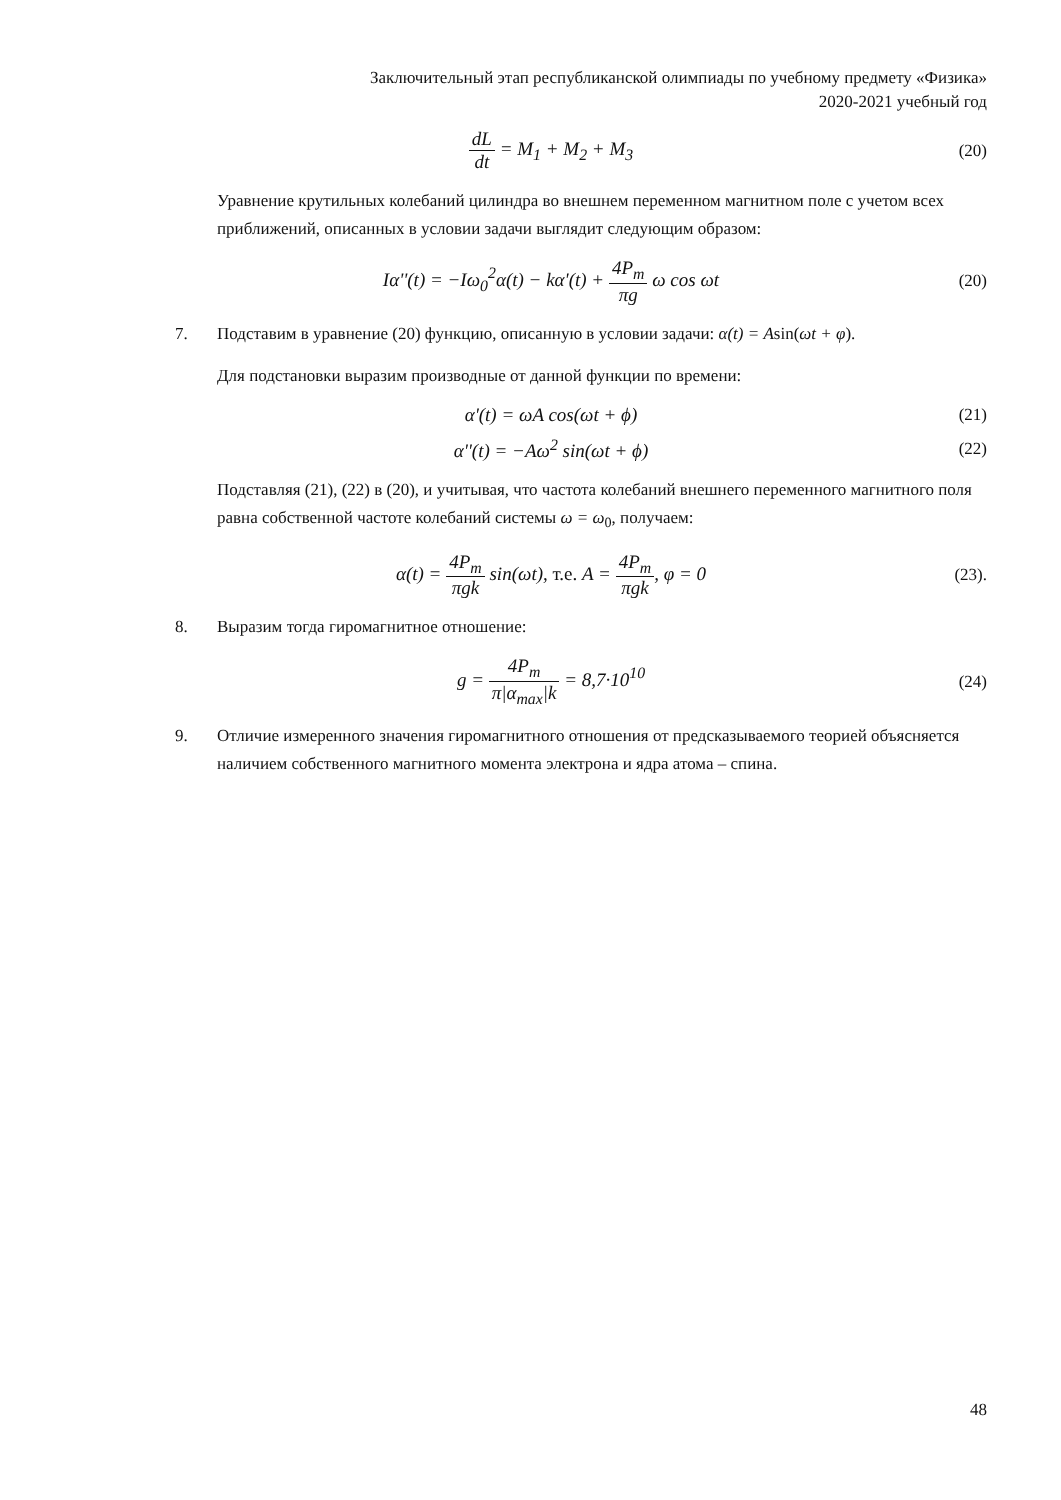Заключительный этап республиканской олимпиады по учебному предмету «Физика»
2020-2021 учебный год
dL dt = M<sub>1</sub> + M<sub>2</sub> + M<sub>3</sub> (20)
Уравнение крутильных колебаний цилиндра во внешнем переменном магнитном поле с учетом всех приближений, описанных в условии задачи выглядит следующим образом:
Iα''(t) = −Iω<sub>0</sub><sup>2</sup>α(t) − kα'(t) + 4P<sub>m</sub> πg ω cos ωt
(20)
7. Подставим в уравнение (20) функцию, описанную в условии задачи: α(t) = Asin(ωt + φ).
Для подстановки выразим производные от данной функции по времени:
α'(t) = ωA cos(ωt + ϕ) (21)
α''(t) = −Aω<sup>2</sup> sin(ωt + ϕ) (22)
Подставляя (21), (22) в (20), и учитывая, что частота колебаний внешнего переменного магнитного поля равна собственной частоте колебаний системы ω = ω<sub>0</sub>, получаем:
α(t) = 4P<sub>m</sub> πgk sin(ωt), т.е. A = 4P<sub>m</sub> πgk, φ = 0
(23).
8. Выразим тогда гиромагнитное отношение:
g = 4P<sub>m</sub> π|α<sub>max</sub>|k = 8,7·10<sup>10</sup> (24)
9. Отличие измеренного значения гиромагнитного отношения от предсказываемого теорией объясняется наличием собственного магнитного момента электрона и ядра атома – спина.
48